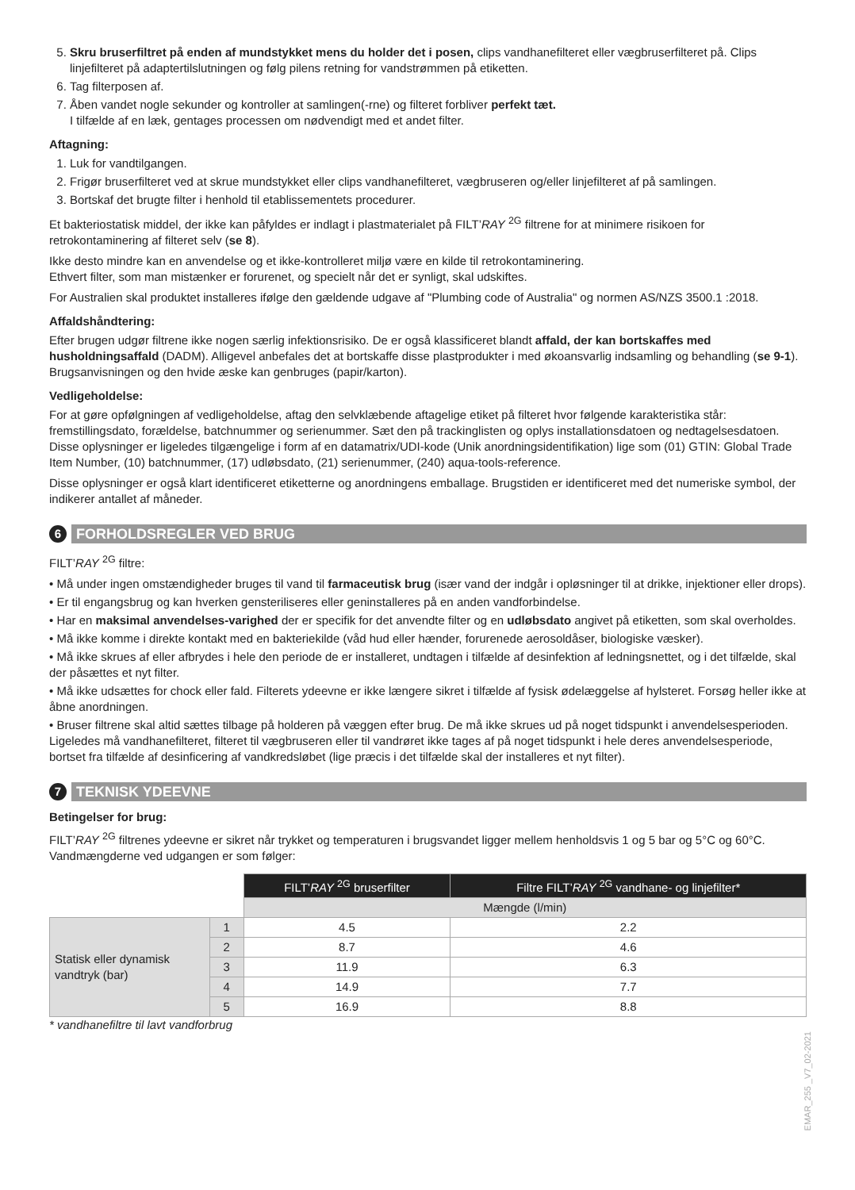5. Skru bruserfiltret på enden af mundstykket mens du holder det i posen, clips vandhanefilteret eller vægbruserfilteret på. Clips linjefilteret på adaptertilslutningen og følg pilens retning for vandstrømmen på etiketten.
6. Tag filterposen af.
7. Åben vandet nogle sekunder og kontroller at samlingen(-rne) og filteret forbliver perfekt tæt.
I tilfælde af en læk, gentages processen om nødvendigt med et andet filter.
Aftagning:
1. Luk for vandtilgangen.
2. Frigør bruserfilteret ved at skrue mundstykket eller clips vandhanefilteret, vægbruseren og/eller linjefilteret af på samlingen.
3. Bortskaf det brugte filter i henhold til etablissementets procedurer.
Et bakteriostatisk middel, der ikke kan påfyldes er indlagt i plastmaterialet på FILT’RAY <sup>2G</sup> filtrene for at minimere risikoen for retrokontaminering af filteret selv (se 8).
Ikke desto mindre kan en anvendelse og et ikke-kontrolleret miljø være en kilde til retrokontaminering.
Ethvert filter, som man mistænker er forurenet, og specielt når det er synligt, skal udskiftes.
For Australien skal produktet installeres ifølge den gældende udgave af "Plumbing code of Australia" og normen AS/NZS 3500.1 :2018.
Affaldshåndtering:
Efter brugen udgør filtrene ikke nogen særlig infektionsrisiko. De er også klassificeret blandt affald, der kan bortskaffes med husholdningsaffald (DADM). Alligevel anbefales det at bortskaffe disse plastprodukter i med økoansvarlig indsamling og behandling (se 9-1). Brugsanvisningen og den hvide æske kan genbruges (papir/karton).
Vedligeholdelse:
For at gøre opfølgningen af vedligeholdelse, aftag den selvklæbende aftagelige etiket på filteret hvor følgende karakteristika står: fremstillingsdato, forældelse, batchnummer og serienummer. Sæt den på trackinglisten og oplys installationsdatoen og nedtagelsesdatoen. Disse oplysninger er ligeledes tilgængelige i form af en datamatrix/UDI-kode (Unik anordningsidentifikation) lige som (01) GTIN: Global Trade Item Number, (10) batchnummer, (17) udløbsdato, (21) serienummer, (240) aqua-tools-reference.
Disse oplysninger er også klart identificeret etiketterne og anordningens emballage. Brugstiden er identificeret med det numeriske symbol, der indikerer antallet af måneder.
6
FORHOLDSREGLER VED BRUG
FILT’RAY <sup>2G</sup> filtre:
• Må under ingen omstændigheder bruges til vand til farmaceutisk brug (især vand der indgår i opløsninger til at drikke, injektioner eller drops).
• Er til engangsbrug og kan hverken gensteriliseres eller geninstalleres på en anden vandforbindelse.
• Har en maksimal anvendelses-varighed der er specifik for det anvendte filter og en udløbsdato angivet på etiketten, som skal overholdes.
• Må ikke komme i direkte kontakt med en bakteriekilde (våd hud eller hænder, forurenede aerosoldåser, biologiske væsker).
• Må ikke skrues af eller afbrydes i hele den periode de er installeret, undtagen i tilfælde af desinfektion af ledningsnettet, og i det tilfælde, skal der påsættes et nyt filter.
• Må ikke udsættes for chock eller fald. Filterets ydeevne er ikke længere sikret i tilfælde af fysisk ødelæggelse af hylsteret. Forsøg heller ikke at åbne anordningen.
• Bruser filtrene skal altid sættes tilbage på holderen på væggen efter brug. De må ikke skrues ud på noget tidspunkt i anvendelsesperioden. Ligeledes må vandhanefilteret, filteret til vægbruseren eller til vandrøret ikke tages af på noget tidspunkt i hele deres anvendelsesperiode, bortset fra tilfælde af desinficering af vandkredsløbet (lige præcis i det tilfælde skal der installeres et nyt filter).
7
TEKNISK YDEEVNE
Betingelser for brug:
FILT’RAY <sup>2G</sup> filtrenes ydeevne er sikret når trykket og temperaturen i brugsvandet ligger mellem henholdsvis 1 og 5 bar og 5°C og 60°C. Vandmængderne ved udgangen er som følger:
| | | FILT’ RAY <sup>2G</sup> bruserfilter | Filtre FILT’ RAY <sup>2G</sup> vandhane- og linjefilter* |
| | | Mængde (l/min) | |
| Statisk eller dynamisk vandtryk (bar) | 1 | 4.5 | 2.2 |
| | 2 | 8.7 | 4.6 |
| | 3 | 11.9 | 6.3 |
| | 4 | 14.9 | 7.7 |
| | 5 | 16.9 | 8.8 |
* vandhanefiltre til lavt vandforbrug
EMAR_255 _V7_02-2021